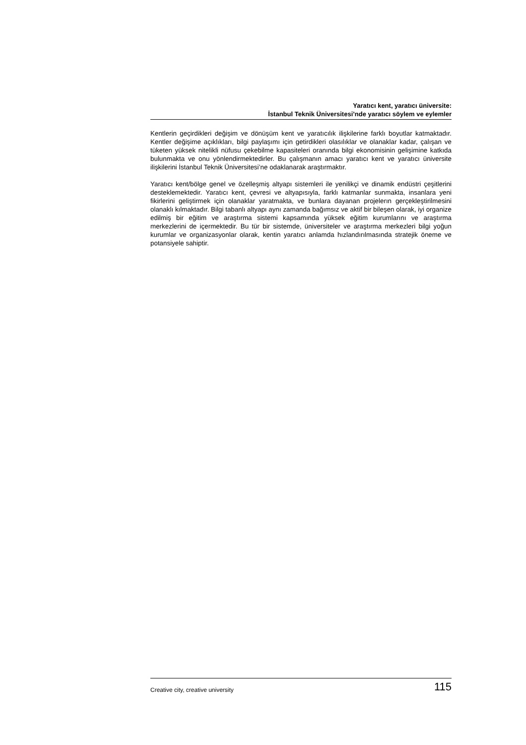Yaratıcı kent, yaratıcı üniversite:
İstanbul Teknik Üniversitesi’nde yaratıcı söylem ve eylemler
Kentlerin geçirdikleri değişim ve dönüşüm kent ve yaratıcılık ilişkilerine farklı boyutlar katmaktadır. Kentler değişime açıklıkları, bilgi paylaşımı için getirdikleri olasılıklar ve olanaklar kadar, çalışan ve tüketen yüksek nitelikli nüfusu çekebilme kapasiteleri oranında bilgi ekonomisinin gelişimine katkıda bulunmakta ve onu yönlendirmektedirler. Bu çalışmanın amacı yaratıcı kent ve yaratıcı üniversite ilişkilerini İstanbul Teknik Üniversitesi’ne odaklanarak araştırmaktır.
Yaratıcı kent/bölge genel ve özelleşmiş altyapı sistemleri ile yenilikçi ve dinamik endüstri çeşitlerini desteklemektedir. Yaratıcı kent, çevresi ve altyapısıyla, farklı katmanlar sunmakta, insanlara yeni fikirlerini geliştirmek için olanaklar yaratmakta, ve bunlara dayanan projelerın gerçekleştirilmesini olanaklı kılmaktadır. Bilgi tabanlı altyapı aynı zamanda bağımsız ve aktif bir bileşen olarak, iyi organize edilmiş bir eğitim ve araştırma sistemi kapsamında yüksek eğitim kurumlarını ve araştırma merkezlerini de içermektedir. Bu tür bir sistemde, üniversiteler ve araştırma merkezleri bilgi yoğun kurumlar ve organizasyonlar olarak, kentin yaratıcı anlamda hızlandırılmasında stratejik öneme ve potansiyele sahiptir.
Creative city, creative university 115